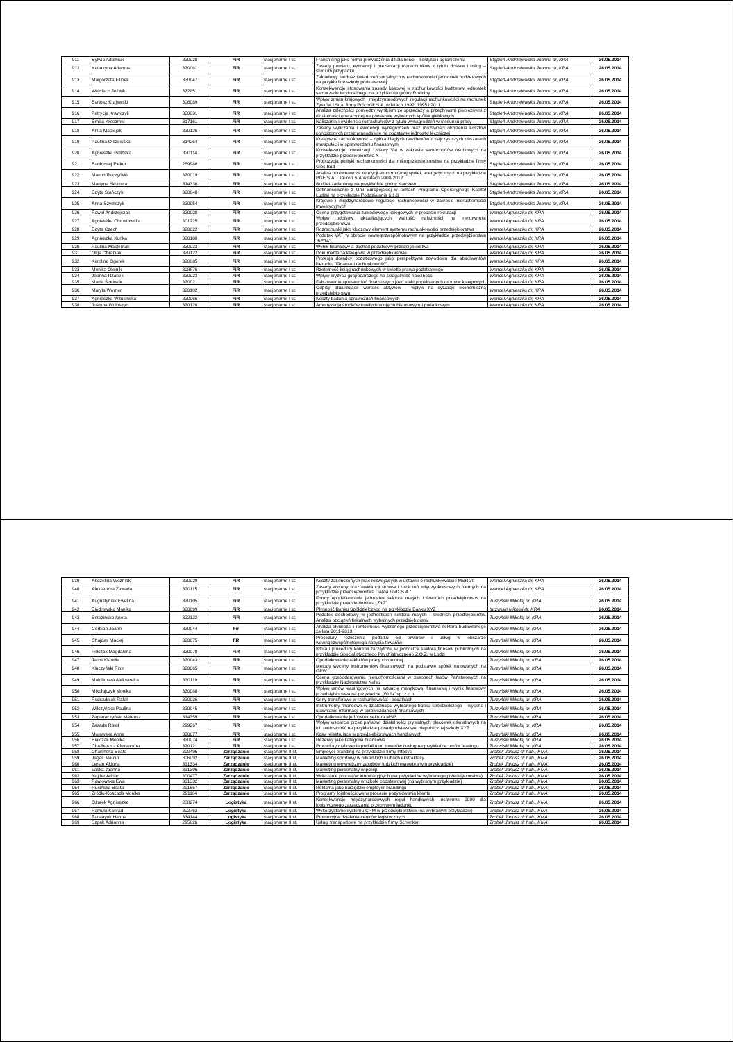| 911 | Sylwia Adamiuk | 320028 | FiR | stacjonarne I st. | Franchising jako forma prowadzenia działalności – korzyści i ograniczenia | Stępień-Andrzejewska Joanna dr, KRA | 26.05.2014 |
| 912 | Katarzyna Adamus | 320061 | FiR | stacjonarne I st. | Zasady pomiaru, ewidencji i prezentacji rozrachunków z tytułu dostaw i usług – studium przypadku | Stępień-Andrzejewska Joanna dr, KRA | 26.05.2014 |
| 913 | Małgorzata Filipek | 320047 | FiR | stacjonarne I st. | Zakładowy fundusz świadczeń socjalnych w rachunkowości jednostek budżetowych na przykładzie szkoły podstawowej | Stępień-Andrzejewska Joanna dr, KRA | 26.05.2014 |
| 914 | Wojciech Jóźwik | 322851 | FiR | stacjonarne I st. | Konsekwencje stosowania zasady kasowej w rachunkowości budżetów jednostek samorządu terytorialnego na przykładzie gminy Rokiciny | Stępień-Andrzejewska Joanna dr, KRA | 26.05.2014 |
| 915 | Bartosz Krajewski | 306089 | FiR | stacjonarne I st. | Wpływ zmian krajowych i międzynarodowych regulacji rachunkowości na rachunek Zysków i Strat firmy Próchnik S.A. w latach 1992, 1995 i 2011 | Stępień-Andrzejewska Joanna dr, KRA | 26.05.2014 |
| 916 | Patrycja Krawczyk | 320031 | FiR | stacjonarne I st. | Analiza zależności pomiędzy wynikiem ze sprzedaży a przepływami pieniężnymi z działalności operacyjnej na podstawie wybranych spółek giełdowych | Stępień-Andrzejewska Joanna dr, KRA | 26.05.2014 |
| 917 | Emilia Kreczmer | 317161 | FiR | stacjonarne I st. | Naliczanie i ewidencja rozrachunków z tytułu wynagrodzeń w stosunku pracy | Stępień-Andrzejewska Joanna dr, KRA | 26.05.2014 |
| 918 | Anita Maciejak | 320126 | FiR | stacjonarne I st. | Zasady wyliczania i ewidencji wynagrodzeń oraz możliwości obniżenia kosztów ponoszonych przez pracodawcę na podstawie jednostki leczniczej | Stępień-Andrzejewska Joanna dr, KRA | 26.05.2014 |
| 919 | Paulina Olszewska | 314254 | FiR | stacjonarne I st. | Kreatywna rachunkowość – opinia biegłych rewidentów o najczęstszych obszarach manipulacji w sprawozdaniu finansowym | Stępień-Andrzejewska Joanna dr, KRA | 26.05.2014 |
| 920 | Agnieszka Palińska | 320114 | FiR | stacjonarne I st. | Konsekwencje nowelizacji Ustawy Vat w zakresie samochodów osobowych na przykładzie przedsiębiorstwa X | Stępień-Andrzejewska Joanna dr, KRA | 26.05.2014 |
| 921 | Bartłomiej Piekut | 289986 | FiR | stacjonarne I st. | Propozycja polityki rachunkowości dla mikroprzedsiębiorstwa na przykładzie firmy Gips Bud | Stępień-Andrzejewska Joanna dr, KRA | 26.05.2014 |
| 922 | Marcin Raczyński | 320019 | FiR | stacjonarne I st. | Analiza porównawcza kondycji ekonomicznej spółek energetycznych na przykładzie PGE S.A. i Tauron S.A.w latach 2008-2012 | Stępień-Andrzejewska Joanna dr, KRA | 26.05.2014 |
| 923 | Martyna Skurnica | 314336 | FiR | stacjonarne I st. | Budżet zadaniowy na przykładzie gminy Karczew | Stępień-Andrzejewska Joanna dr, KRA | 26.05.2014 |
| 924 | Edyta Stańczyk | 320048 | FiR | stacjonarne I st. | Dofinansowanie z Unii Europejskiej w ramach Programu Operacyjnego Kapitał Ludzki na przykładzie Poddziałania 6.1.3 | Stępień-Andrzejewska Joanna dr, KRA | 26.05.2014 |
| 925 | Anna Szymczyk | 320054 | FiR | stacjonarne I st. | Krajowe i międzynarodowe regulacje rachunkowości w zakresie nieruchomości inwestycyjnych | Stępień-Andrzejewska Joanna dr, KRA | 26.05.2014 |
| 926 | Paweł Andrzejczak | 320030 | FiR | stacjonarne I st. | Ocena przygotowania zawodowego księgowych w procesie rekrutacji | Wencel Agnieszka dr, KRA | 26.05.2014 |
| 927 | Agnieszka Chrustowska | 301225 | FiR | stacjonarne I st. | Wpływ odpisów aktualizujących wartość należności na rentowność przedsiębiorstwa | Wencel Agnieszka dr, KRA | 26.05.2014 |
| 928 | Edyta Czech | 320022 | FiR | stacjonarne I st. | Rozrachunki jako kluczowy element systemu rachunkowości przedsiębiorstwa | Wencel Agnieszka dr, KRA | 26.05.2014 |
| 929 | Agnieszka Kunka | 320108 | FiR | stacjonarne I st. | Podatek VAT w obrocie wewnątrzwspólnotowym na przykładzie przedsiębiorstwa "BETA". | Wencel Agnieszka dr, KRA | 26.05.2014 |
| 930 | Paulina Masternak | 320033 | FiR | stacjonarne I st. | Wynik finansowy a dochód podatkowy przedsiębiorstwa | Wencel Agnieszka dr, KRA | 26.05.2014 |
| 931 | Olga Obraniak | 320122 | FiR | stacjonarne I st. | Dokumentacja księgowa w przedsiębiorstwie | Wencel Agnieszka dr, KRA | 26.05.2014 |
| 932 | Karolina Ogórek | 320085 | FiR | stacjonarne I st. | Profesja doradcy podatkowego jako perspektywa zawodowa dla absolwentów kierunku "Finanse i rachunkowość" | Wencel Agnieszka dr, KRA | 26.05.2014 |
| 933 | Monika Olejnik | 308876 | FiR | stacjonarne I st. | Rzetelność ksiąg rachunkowych w swietle prawa podatkowego | Wencel Agnieszka dr, KRA | 26.05.2014 |
| 934 | Joanna Rżanek | 320023 | FiR | stacjonarne I st. | Wpływ kryzysu gospodarczego na ściągalność należności | Wencel Agnieszka dr, KRA | 26.05.2014 |
| 935 | Marta Śpeiwak | 320021 | FiR | stacjonarne I st. | Fałszowanie sprawozdań finansowych jako efekt popełnianych oszustw księgowych | Wencel Agnieszka dr, KRA | 26.05.2014 |
| 936 | Maryla Werner | 320102 | FiR | stacjonarne I st. | Odpisy atualizujące wartość aktywów - wpływ na sytuację ekonomiczną przedsiębiorstwa | Wencel Agnieszka dr, KRA | 26.05.2014 |
| 937 | Agnieszka Witusińska | 320066 | FiR | stacjonarne I st. | Koszty badania sprawozdań finansowych | Wencel Agnieszka dr, KRA | 26.05.2014 |
| 938 | Justyna Wołoszyn | 320120 | FiR | stacjonarne I st. | Amortyzacja środków trwałych w ujęciu bilansowym i podatkowym | Wencel Agnieszka dr, KRA | 26.05.2014 |
| 939 | Andżelina Woźniak | 320029 | FiR | stacjonarne I st. | Koszty zakończonych prac rozwojowych w ustawie o rachunkowości i MSR 38 | Wencel Agnieszka dr, KRA | 26.05.2014 |
| 940 | Aleksandra Zawada | 320115 | FiR | stacjonarne I st. | Zasady wyceny oraz ewidencji rezerw i rozliczeń międzyokresowych biernych na przykładzie przedsiębiorstwa Dalkia Łódź S.A." | Wencel Agnieszka dr, KRA | 26.05.2014 |
| 941 | Augustyniak Ewelina | 320105 | FiR | stacjonarne I st. | Formy opodatkowania jednostek sektora małych i średnich przedsiębiorstw na przykładzie przedsiebiorstwa „ZYZ” | Turzyński Mikołaj dr, KRA | 26.05.2014 |
| 942 | Biedrowska Monika | 320099 | FiR | stacjonarne I st. | Płynność Banku Spółdzielczego na przykładzie Banku XYZ | turzyński Mikołaj dr, KRA | 26.05.2014 |
| 943 | Brzezińska Aneta | 322122 | FiR | stacjonarne I st. | Podatek dochodowy w jednostkach sektora małych i średnich przedsiębiorstw. Analiza obciążeń fiskalnych wybranych przedsiębiorstw. | Turzyński Mikołaj dr, KRA | 26.05.2014 |
| 944 | Cerbian Joann | 320044 | Fir | stacjonarne I st. | Analiza płynności i rentowności wybranego przedsiębiorstwa sektora budowlanego za lata 2011-2013 | Turzyński Mikołaj dr, KRA | 26.05.2014 |
| 945 | Chajdas Maciej | 320075 | fiR | stacjonarne I st. | Procedury rozliczenia podatku od towarów i usług w obszarze wewnątrzwspólnotowego nabycia towarów | Turzyński Mikołaj dr, KRA | 26.05.2014 |
| 946 | Felczak Magdalena | 320070 | FiR | stacjonarne I st. | Istota i procedury kontroli zarządczej w jednostce sektora finnsów publicznych na przykładzie Specjalistycznego Psychiatrycznego Z.O.Z. w Łodzi | Turzyński Mikołaj dr, KRA | 26.05.2014 |
| 947 | Jaros Klaudia | 320043 | FiR | stacjonarne I st. | Opodatkowanie zakładów pracy chronionej | Turzyński Mikołaj dr, KRA | 26.05.2014 |
| 948 | Kluczyński Piotr | 320065 | FiR | stacjonarne I st. | Metody wyceny instrumentów finansowych na podstawie spółek notowanych na GPW | Turzyński Mikołaj dr, KRA | 26.05.2014 |
| 949 | Małolepsza Aleksandra | 320119 | FiR | stacjonarne I st. | Ocena gospodarowania nieruchomościami w zasobach lasów Państwowych na przykładzie Nadleśnictwa Kalisz | Turzyński Mikołaj dr, KRA | 26.05.2014 |
| 950 | Mikołajczyk Monika | 320088 | FiR | stacjonarne I st. | Wpływ umów leasingowych na sytuację majątkową, finansową i wynik finansowy przedsiębiorstwa na przykładzie „Wola” sp. z o.o. | Turzyński Mikołaj dr, KRA | 26.05.2014 |
| 951 | Podsadniak Rafał | 320036 | FiR | stacjonarne I st. | Ceny transferowe w rachunkowości i podatkach | Turzyński Mikołaj dr, KRA | 26.05.2014 |
| 952 | Wilczyńska Paulina | 320045 | FiR | stacjonarne I st. | Instrumenty finansowe w działalności wybranego banku spółdzielczego – wycena i ujawnianie informacji w sprawozdaniach finansowych | Turzyński Mikołaj dr, KRA | 26.05.2014 |
| 953 | Zapieraczyński Mateusz | 314359 | FiR | stacjonarne I st. | Opodatkowanie jednostek sektora MSP | Turzyński Mikołaj dr, KRA | 26.05.2014 |
| 954 | Zasada Rafał | 299267 | FiR | stacjonarne I st. | Wpływ wsparcia przez państwo działalności prywatnych placówek oświatowych na ich rentowność na przykładzie ponadpodstawowej niepublicznej szkoły XYZ | Turzyński Mikołaj dr, KRA | 26.05.2014 |
| 955 | Morawska Anna | 320077 | FiR | stacjonarne I st. | Kasy rejestrujące w przedsiębiorstwach handlowych | Turzyński Mikołaj dr, KRA | 26.05.2014 |
| 956 | Białczak Monika | 320074 | FiR | stacjonarne I st. | Rezerwy jako kategoria bilansowa | Turzyński Mikołaj dr, KRA | 26.05.2014 |
| 957 | Chrabąszcz Aleksandra | 320121 | FiR | stacjonarne I st. | Procedury rozliczenia podatku od towarów i usług na przykładzie umów leasingu | Turzyński Mikołaj dr, KRA | 26.05.2014 |
| 958 | Charlińska Beata | 300495 | Zarządzanie | stacjonarne II st. | Employer branding na przykładzie firmy Infosys | Zrobek Janusz dr hab., KMA | 26.05.2014 |
| 959 | Jagas Marcin | 306092 | Zarządzanie | stacjonarne II st. | Marketing sportowy w piłkarskich klubach ekstraklasy | Zrobek Janusz dr hab., KMA | 26.05.2014 |
| 960 | Lenart Aldona | 331334 | Zarządzanie | stacjonarne II st. | Marketing wewnętrzny zasobów ludzkich (nawybranym przykładzie) | Zrobek Janusz dr hab., KMA | 26.05.2014 |
| 961 | Łaska Joanna | 331306 | Zarządzanie | stacjonarne II st. | Marketing personalny w policji | Zrobek Janusz dr hab., KMA | 26.05.2014 |
| 962 | Najder Adrian | 300477 | Zarządzanie | stacjonarne II st. | Wdrażanie procesów innowacyjnych (na przykładzie wybranego przedsiębiorstwa) | Zrobek Janusz dr hab., KMA | 26.05.2014 |
| 963 | Pawłowska Ewa | 331332 | Zarządzanie | stacjonarne II st. | Marketing personalny w szkole podstawowej (na wybranym przykładzie) | Zrobek Janusz dr hab., KMA | 26.05.2014 |
| 964 | Rucińska Beata | 291567 | Zarządzanie | stacjonarne II st. | Reklama jako narzędzie employer brandingu | Zrobek Janusz dr hab., KMA | 26.05.2014 |
| 965 | Źródło-Koszada Monika | 291184 | Zarządzanie | stacjonarne II st. | Programy lojalnościowe w procesie pozyskiwania klienta | Zrobek Janusz dr hab., KMA | 26.05.2014 |
| 966 | Ożarek Agnieszka | 288274 | Logistyka | stacjonarne II st. | Konsekwencje międzynarodowych reguł handlowych Incoterms 2000 dla logistycznego zarzadzania przepływem ładunku | Zrobek Janusz dr hab., KMA | 26.05.2014 |
| 967 | Pamuła Konrad | 302763 | Logistyka | stacjonarne II st. | Wykorzystanie systemu CRM w przedsiębiorstwie (na wybranym przykładzie) | Zrobek Janusz dr hab., KMA | 26.05.2014 |
| 968 | Patsiayuk Hanna | 334144 | Logistyka | stacjonarne II st. | Promocyjne działania centrów logistycznych | Zrobek Janusz dr hab., KMA | 26.05.2014 |
| 969 | Szpak Adrianna | 295026 | Logistyka | stacjonarne II st. | Usługi transportowe na przykładzie firmy Schenker | Zrobek Janusz dr hab., KMA | 26.05.2014 |